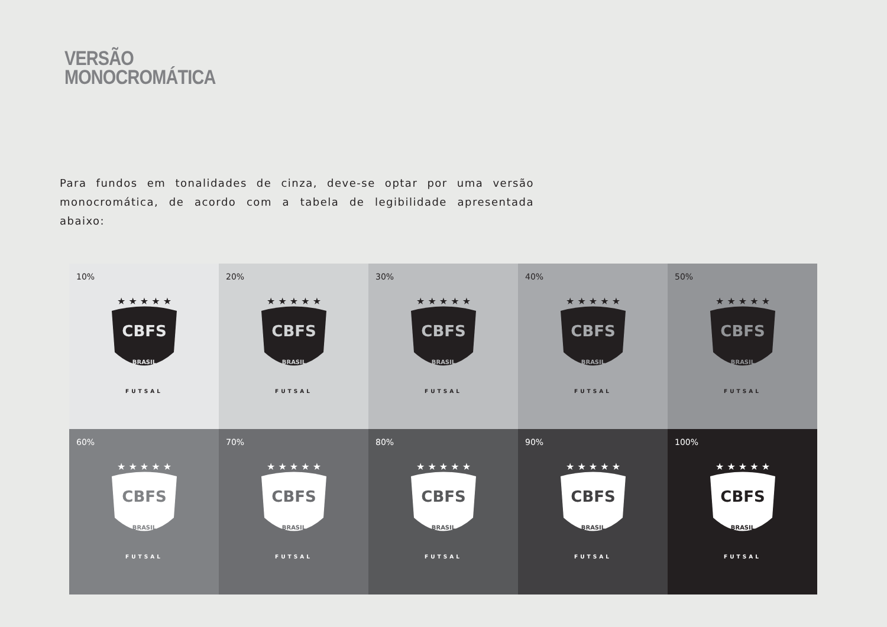VERSÃO
MONOCROMÁTICA
Para fundos em tonalidades de cinza, deve-se optar por uma versão monocromática, de acordo com a tabela de legibilidade apresentada abaixo:
10%
★ ★ ★ ★ ★
CBFS
BRASIL
FUTSAL
20%
★ ★ ★ ★ ★
CBFS
BRASIL
FUTSAL
30%
★ ★ ★ ★ ★
CBFS
BRASIL
FUTSAL
40%
★ ★ ★ ★ ★
CBFS
BRASIL
FUTSAL
50%
★ ★ ★ ★ ★
CBFS
BRASIL
FUTSAL
60%
★ ★ ★ ★ ★
CBFS
BRASIL
FUTSAL
70%
★ ★ ★ ★ ★
CBFS
BRASIL
FUTSAL
80%
★ ★ ★ ★ ★
CBFS
BRASIL
FUTSAL
90%
★ ★ ★ ★ ★
CBFS
BRASIL
FUTSAL
100%
★ ★ ★ ★ ★
CBFS
BRASIL
FUTSAL